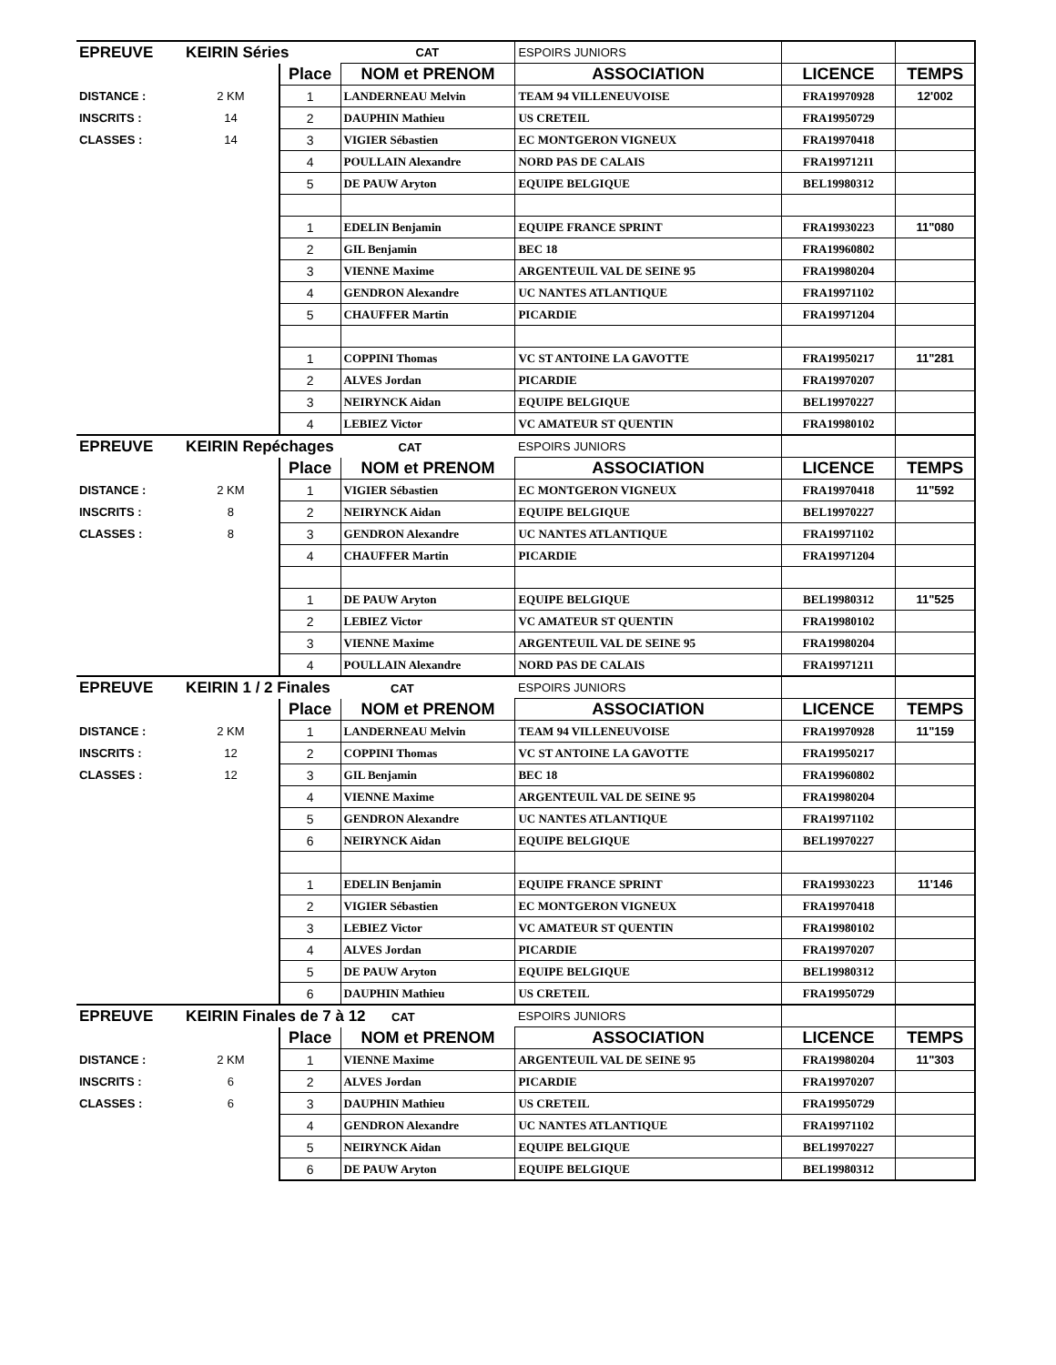| EPREUVE | KEIRIN Séries | | CAT | ESPOIRS JUNIORS | | |
| | | Place | NOM et PRENOM | ASSOCIATION | LICENCE | TEMPS |
| DISTANCE : | 2 KM | 1 | LANDERNEAU Melvin | TEAM 94 VILLENEUVOISE | FRA19970928 | 12'002 |
| INSCRITS : | 14 | 2 | DAUPHIN Mathieu | US CRETEIL | FRA19950729 | |
| CLASSES : | 14 | 3 | VIGIER Sébastien | EC MONTGERON VIGNEUX | FRA19970418 | |
| | | 4 | POULLAIN Alexandre | NORD PAS DE CALAIS | FRA19971211 | |
| | | 5 | DE PAUW Aryton | EQUIPE BELGIQUE | BEL19980312 | |
| | | 1 | EDELIN Benjamin | EQUIPE FRANCE SPRINT | FRA19930223 | 11"080 |
| | | 2 | GIL Benjamin | BEC 18 | FRA19960802 | |
| | | 3 | VIENNE Maxime | ARGENTEUIL VAL DE SEINE 95 | FRA19980204 | |
| | | 4 | GENDRON Alexandre | UC NANTES ATLANTIQUE | FRA19971102 | |
| | | 5 | CHAUFFER Martin | PICARDIE | FRA19971204 | |
| | | 1 | COPPINI Thomas | VC ST ANTOINE LA GAVOTTE | FRA19950217 | 11"281 |
| | | 2 | ALVES Jordan | PICARDIE | FRA19970207 | |
| | | 3 | NEIRYNCK Aidan | EQUIPE BELGIQUE | BEL19970227 | |
| | | 4 | LEBIEZ Victor | VC AMATEUR ST QUENTIN | FRA19980102 | |
| EPREUVE | KEIRIN Repéchages CAT | | | ESPOIRS JUNIORS | | |
| | | Place | NOM et PRENOM | ASSOCIATION | LICENCE | TEMPS |
| DISTANCE : | 2 KM | 1 | VIGIER Sébastien | EC MONTGERON VIGNEUX | FRA19970418 | 11"592 |
| INSCRITS : | 8 | 2 | NEIRYNCK Aidan | EQUIPE BELGIQUE | BEL19970227 | |
| CLASSES : | 8 | 3 | GENDRON Alexandre | UC NANTES ATLANTIQUE | FRA19971102 | |
| | | 4 | CHAUFFER Martin | PICARDIE | FRA19971204 | |
| | | 1 | DE PAUW Aryton | EQUIPE BELGIQUE | BEL19980312 | 11"525 |
| | | 2 | LEBIEZ Victor | VC AMATEUR ST QUENTIN | FRA19980102 | |
| | | 3 | VIENNE Maxime | ARGENTEUIL VAL DE SEINE 95 | FRA19980204 | |
| | | 4 | POULLAIN Alexandre | NORD PAS DE CALAIS | FRA19971211 | |
| EPREUVE | KEIRIN 1 / 2 Finales CAT | | | ESPOIRS JUNIORS | | |
| | | Place | NOM et PRENOM | ASSOCIATION | LICENCE | TEMPS |
| DISTANCE : | 2 KM | 1 | LANDERNEAU Melvin | TEAM 94 VILLENEUVOISE | FRA19970928 | 11"159 |
| INSCRITS : | 12 | 2 | COPPINI Thomas | VC ST ANTOINE LA GAVOTTE | FRA19950217 | |
| CLASSES : | 12 | 3 | GIL Benjamin | BEC 18 | FRA19960802 | |
| | | 4 | VIENNE Maxime | ARGENTEUIL VAL DE SEINE 95 | FRA19980204 | |
| | | 5 | GENDRON Alexandre | UC NANTES ATLANTIQUE | FRA19971102 | |
| | | 6 | NEIRYNCK Aidan | EQUIPE BELGIQUE | BEL19970227 | |
| | | 1 | EDELIN Benjamin | EQUIPE FRANCE SPRINT | FRA19930223 | 11'146 |
| | | 2 | VIGIER Sébastien | EC MONTGERON VIGNEUX | FRA19970418 | |
| | | 3 | LEBIEZ Victor | VC AMATEUR ST QUENTIN | FRA19980102 | |
| | | 4 | ALVES Jordan | PICARDIE | FRA19970207 | |
| | | 5 | DE PAUW Aryton | EQUIPE BELGIQUE | BEL19980312 | |
| | | 6 | DAUPHIN Mathieu | US CRETEIL | FRA19950729 | |
| EPREUVE | KEIRIN Finales de 7 à 12 CAT | | | ESPOIRS JUNIORS | | |
| | | Place | NOM et PRENOM | ASSOCIATION | LICENCE | TEMPS |
| DISTANCE : | 2 KM | 1 | VIENNE Maxime | ARGENTEUIL VAL DE SEINE 95 | FRA19980204 | 11"303 |
| INSCRITS : | 6 | 2 | ALVES Jordan | PICARDIE | FRA19970207 | |
| CLASSES : | 6 | 3 | DAUPHIN Mathieu | US CRETEIL | FRA19950729 | |
| | | 4 | GENDRON Alexandre | UC NANTES ATLANTIQUE | FRA19971102 | |
| | | 5 | NEIRYNCK Aidan | EQUIPE BELGIQUE | BEL19970227 | |
| | | 6 | DE PAUW Aryton | EQUIPE BELGIQUE | BEL19980312 | |